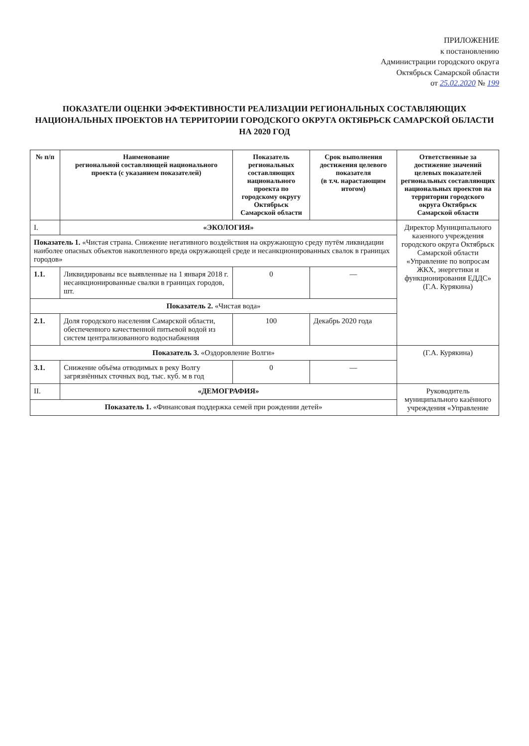ПРИЛОЖЕНИЕ
к постановлению
Администрации городского округа
Октябрьск Самарской области
от 25.02.2020 № 199
ПОКАЗАТЕЛИ ОЦЕНКИ ЭФФЕКТИВНОСТИ РЕАЛИЗАЦИИ РЕГИОНАЛЬНЫХ СОСТАВЛЯЮЩИХ НАЦИОНАЛЬНЫХ ПРОЕКТОВ НА ТЕРРИТОРИИ ГОРОДСКОГО ОКРУГА ОКТЯБРЬСК САМАРСКОЙ ОБЛАСТИ НА 2020 ГОД
| № п/п | Наименование региональной составляющей национального проекта (с указанием показателей) | Показатель региональных составляющих национального проекта по городскому округу Октябрьск Самарской области | Срок выполнения достижения целевого показателя (в т.ч. нарастающим итогом) | Ответственные за достижение значений целевых показателей региональных составляющих национальных проектов на территории городского округа Октябрьск Самарской области |
| --- | --- | --- | --- | --- |
| I. | «ЭКОЛОГИЯ» | | | Директор Муниципального казенного учреждения городского округа Октябрьск Самарской области «Управление по вопросам ЖКХ, энергетики и функционирования ЕДДС» (Г.А. Курякина) |
| Показатель 1. «Чистая страна. Снижение негативного воздействия на окружающую среду путём ликвидации наиболее опасных объектов накопленного вреда окружающей среде и несанкционированных свалок в границах городов» | | | | |
| 1.1. | Ликвидированы все выявленные на 1 января 2018 г. несанкционированные свалки в границах городов, шт. | 0 | — | |
| Показатель 2. «Чистая вода» | | | | |
| 2.1. | Доля городского населения Самарской области, обеспеченного качественной питьевой водой из систем централизованного водоснабжения | 100 | Декабрь 2020 года | |
| Показатель 3. «Оздоровление Волги» | | | | (Г.А. Курякина) |
| 3.1. | Снижение объёма отводимых в реку Волгу загрязнённых сточных вод, тыс. куб. м в год | 0 | — | |
| II. | «ДЕМОГРАФИЯ» | | | Руководитель муниципального казённого учреждения «Управление |
| Показатель 1. «Финансовая поддержка семей при рождении детей» | | | | |